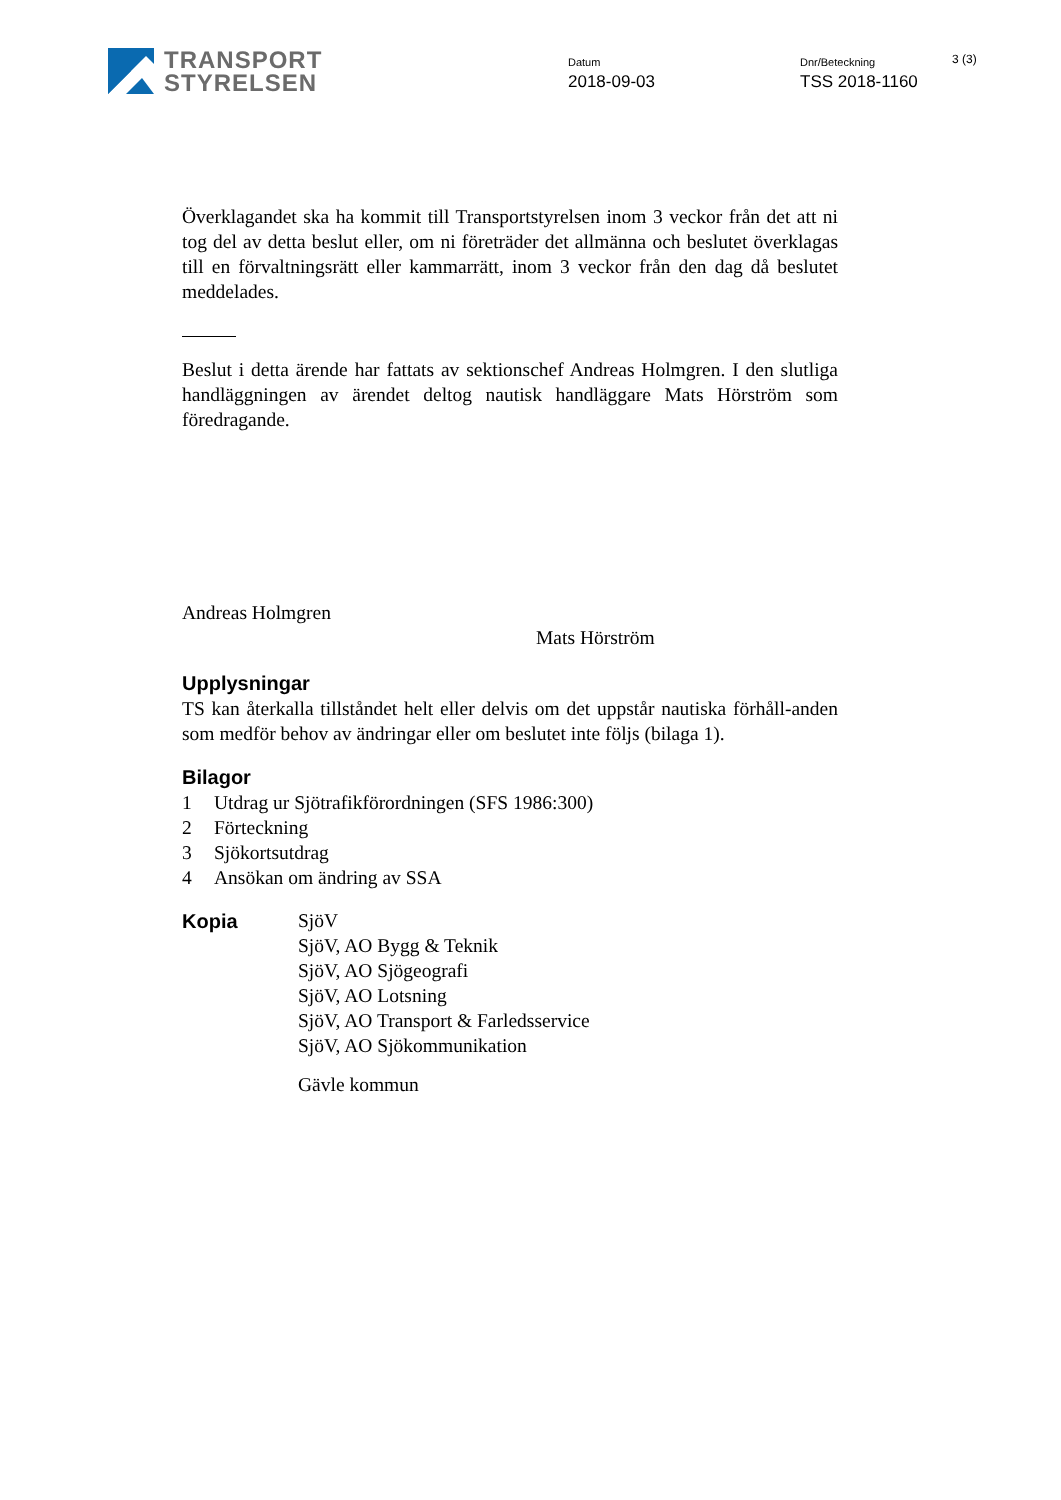TRANSPORT
STYRELSEN
Datum
2018-09-03
Dnr/Beteckning
TSS 2018-1160
3 (3)
Överklagandet ska ha kommit till Transportstyrelsen inom 3 veckor från det att ni tog del av detta beslut eller, om ni företräder det allmänna och beslutet överklagas till en förvaltningsrätt eller kammarrätt, inom 3 veckor från den dag då beslutet meddelades.
Beslut i detta ärende har fattats av sektionschef Andreas Holmgren. I den slutliga handläggningen av ärendet deltog nautisk handläggare Mats Hörström som föredragande.
Andreas Holmgren
Mats Hörström
Upplysningar
TS kan återkalla tillståndet helt eller delvis om det uppstår nautiska förhåll-anden som medför behov av ändringar eller om beslutet inte följs (bilaga 1).
Bilagor
1 Utdrag ur Sjötrafikförordningen (SFS 1986:300)
2 Förteckning
3 Sjökortsutdrag
4 Ansökan om ändring av SSA
Kopia
SjöV
SjöV, AO Bygg & Teknik
SjöV, AO Sjögeografi
SjöV, AO Lotsning
SjöV, AO Transport & Farledsservice
SjöV, AO Sjökommunikation
Gävle kommun